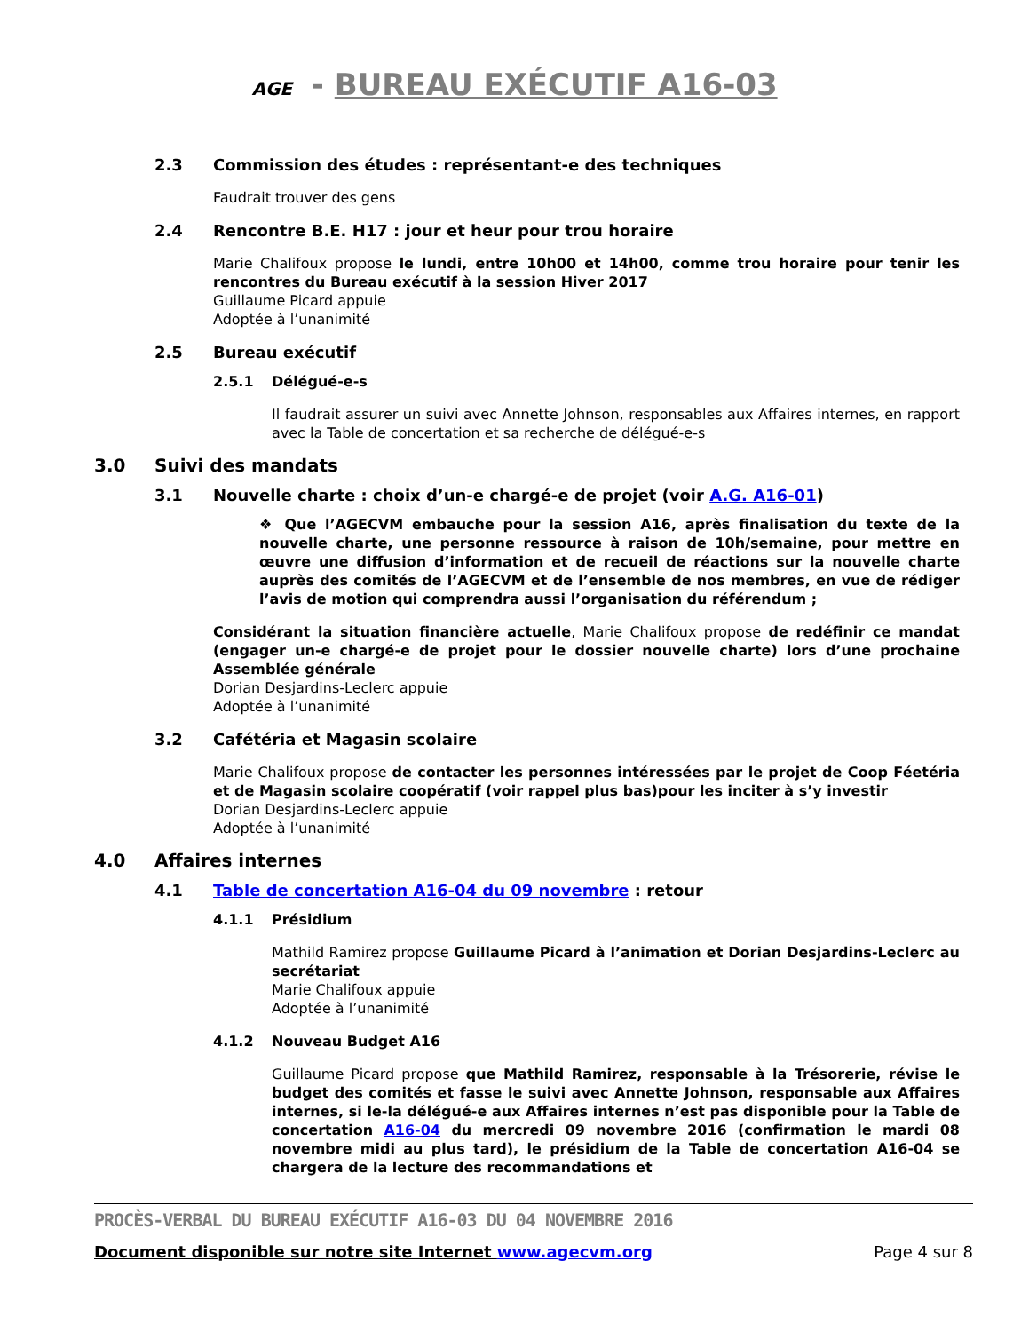AGE - BUREAU EXÉCUTIF A16-03
2.3 Commission des études : représentant-e des techniques
Faudrait trouver des gens
2.4 Rencontre B.E. H17 : jour et heur pour trou horaire
Marie Chalifoux propose le lundi, entre 10h00 et 14h00, comme trou horaire pour tenir les rencontres du Bureau exécutif à la session Hiver 2017
Guillaume Picard appuie
Adoptée à l’unanimité
2.5 Bureau exécutif
2.5.1 Délégué-e-s
Il faudrait assurer un suivi avec Annette Johnson, responsables aux Affaires internes, en rapport avec la Table de concertation et sa recherche de délégué-e-s
3.0 Suivi des mandats
3.1 Nouvelle charte : choix d’un-e chargé-e de projet (voir A.G. A16-01)
❖ Que l’AGECVM embauche pour la session A16, après finalisation du texte de la nouvelle charte, une personne ressource à raison de 10h/semaine, pour mettre en œuvre une diffusion d’information et de recueil de réactions sur la nouvelle charte auprès des comités de l’AGECVM et de l’ensemble de nos membres, en vue de rédiger l’avis de motion qui comprendra aussi l’organisation du référendum ;
Considérant la situation financière actuelle, Marie Chalifoux propose de redéfinir ce mandat (engager un-e chargé-e de projet pour le dossier nouvelle charte) lors d’une prochaine Assemblée générale
Dorian Desjardins-Leclerc appuie
Adoptée à l’unanimité
3.2 Cafétéria et Magasin scolaire
Marie Chalifoux propose de contacter les personnes intéressées par le projet de Coop Féetéria et de Magasin scolaire coopératif (voir rappel plus bas)pour les inciter à s’y investir
Dorian Desjardins-Leclerc appuie
Adoptée à l’unanimité
4.0 Affaires internes
4.1 Table de concertation A16-04 du 09 novembre : retour
4.1.1 Présidium
Mathild Ramirez propose Guillaume Picard à l’animation et Dorian Desjardins-Leclerc au secrétariat
Marie Chalifoux appuie
Adoptée à l’unanimité
4.1.2 Nouveau Budget A16
Guillaume Picard propose que Mathild Ramirez, responsable à la Trésorerie, révise le budget des comités et fasse le suivi avec Annette Johnson, responsable aux Affaires internes, si le-la délégué-e aux Affaires internes n’est pas disponible pour la Table de concertation A16-04 du mercredi 09 novembre 2016 (confirmation le mardi 08 novembre midi au plus tard), le présidium de la Table de concertation A16-04 se chargera de la lecture des recommandations et
PROCÈS-VERBAL DU BUREAU EXÉCUTIF A16-03 DU 04 NOVEMBRE 2016
Document disponible sur notre site Internet www.agecvm.org Page 4 sur 8